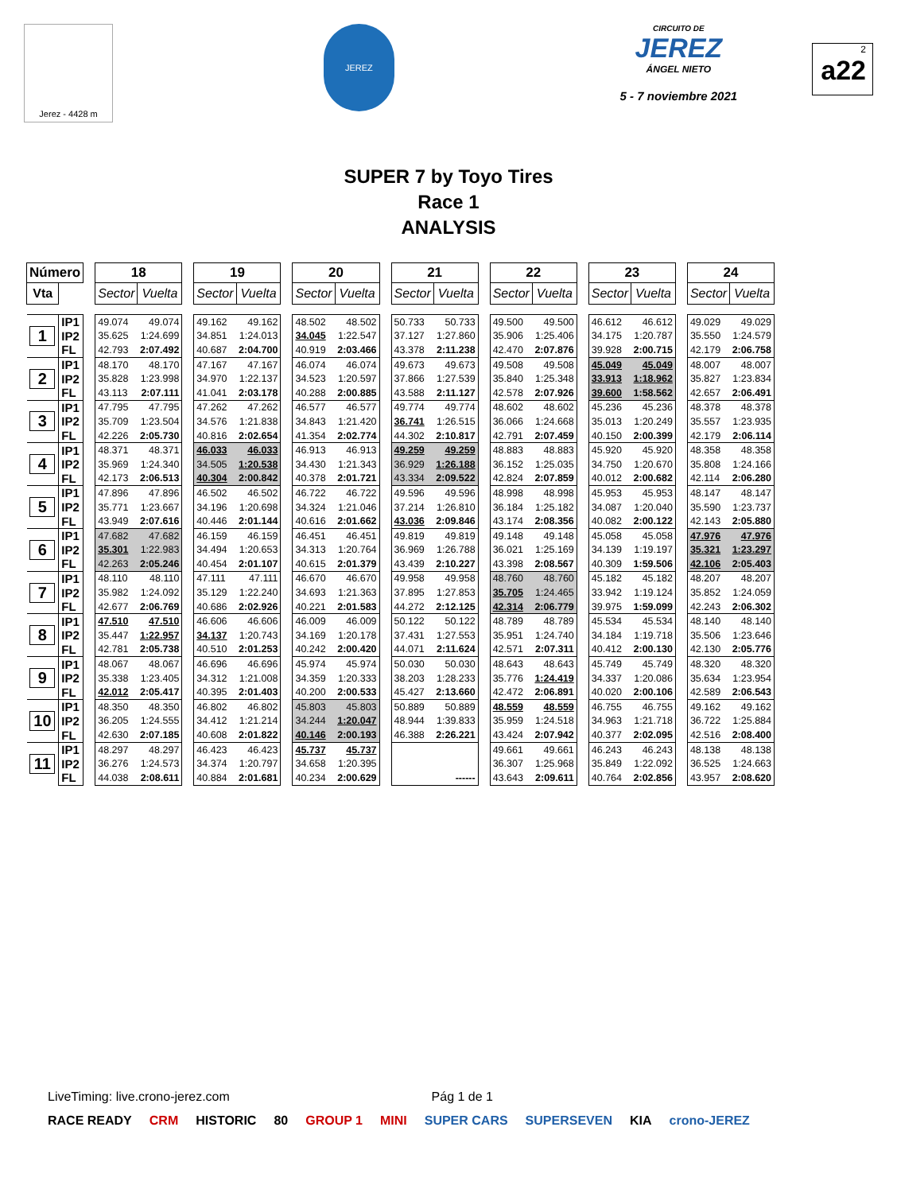Jerez - 4428 m
JEREZ
CIRCUITO DE
JEREZ
ÁNGEL NIETO
5 - 7 noviembre 2021
2
a22
SUPER 7 by Toyo Tires
Race 1
ANALYSIS
| Número | | | 18 | | | 19 | | | 20 | | | 21 | | | 22 | | | 23 | | | 24 | |
| --- | --- | --- | --- | --- | --- | --- | --- | --- | --- | --- | --- | --- | --- | --- | --- | --- | --- | --- | --- | --- | --- | --- |
| Vta | | | Sector | Vuelta | | Sector | Vuelta | | Sector | Vuelta | | Sector | Vuelta | | Sector | Vuelta | | Sector | Vuelta | | Sector | Vuelta |
| 1 | IP1 | | 49.074 | 49.074 | | 49.162 | 49.162 | | 48.502 | 48.502 | | 50.733 | 50.733 | | 49.500 | 49.500 | | 46.612 | 46.612 | | 49.029 | 49.029 |
| | IP2 | | 35.625 | 1:24.699 | | 34.851 | 1:24.013 | | 34.045 | 1:22.547 | | 37.127 | 1:27.860 | | 35.906 | 1:25.406 | | 34.175 | 1:20.787 | | 35.550 | 1:24.579 |
| | FL | | 42.793 | 2:07.492 | | 40.687 | 2:04.700 | | 40.919 | 2:03.466 | | 43.378 | 2:11.238 | | 42.470 | 2:07.876 | | 39.928 | 2:00.715 | | 42.179 | 2:06.758 |
| 2 | IP1 | | 48.170 | 48.170 | | 47.167 | 47.167 | | 46.074 | 46.074 | | 49.673 | 49.673 | | 49.508 | 49.508 | | 45.049 | 45.049 | | 48.007 | 48.007 |
| | IP2 | | 35.828 | 1:23.998 | | 34.970 | 1:22.137 | | 34.523 | 1:20.597 | | 37.866 | 1:27.539 | | 35.840 | 1:25.348 | | 33.913 | 1:18.962 | | 35.827 | 1:23.834 |
| | FL | | 43.113 | 2:07.111 | | 41.041 | 2:03.178 | | 40.288 | 2:00.885 | | 43.588 | 2:11.127 | | 42.578 | 2:07.926 | | 39.600 | 1:58.562 | | 42.657 | 2:06.491 |
| 3 | IP1 | | 47.795 | 47.795 | | 47.262 | 47.262 | | 46.577 | 46.577 | | 49.774 | 49.774 | | 48.602 | 48.602 | | 45.236 | 45.236 | | 48.378 | 48.378 |
| | IP2 | | 35.709 | 1:23.504 | | 34.576 | 1:21.838 | | 34.843 | 1:21.420 | | 36.741 | 1:26.515 | | 36.066 | 1:24.668 | | 35.013 | 1:20.249 | | 35.557 | 1:23.935 |
| | FL | | 42.226 | 2:05.730 | | 40.816 | 2:02.654 | | 41.354 | 2:02.774 | | 44.302 | 2:10.817 | | 42.791 | 2:07.459 | | 40.150 | 2:00.399 | | 42.179 | 2:06.114 |
| 4 | IP1 | | 48.371 | 48.371 | | 46.033 | 46.033 | | 46.913 | 46.913 | | 49.259 | 49.259 | | 48.883 | 48.883 | | 45.920 | 45.920 | | 48.358 | 48.358 |
| | IP2 | | 35.969 | 1:24.340 | | 34.505 | 1:20.538 | | 34.430 | 1:21.343 | | 36.929 | 1:26.188 | | 36.152 | 1:25.035 | | 34.750 | 1:20.670 | | 35.808 | 1:24.166 |
| | FL | | 42.173 | 2:06.513 | | 40.304 | 2:00.842 | | 40.378 | 2:01.721 | | 43.334 | 2:09.522 | | 42.824 | 2:07.859 | | 40.012 | 2:00.682 | | 42.114 | 2:06.280 |
| 5 | IP1 | | 47.896 | 47.896 | | 46.502 | 46.502 | | 46.722 | 46.722 | | 49.596 | 49.596 | | 48.998 | 48.998 | | 45.953 | 45.953 | | 48.147 | 48.147 |
| | IP2 | | 35.771 | 1:23.667 | | 34.196 | 1:20.698 | | 34.324 | 1:21.046 | | 37.214 | 1:26.810 | | 36.184 | 1:25.182 | | 34.087 | 1:20.040 | | 35.590 | 1:23.737 |
| | FL | | 43.949 | 2:07.616 | | 40.446 | 2:01.144 | | 40.616 | 2:01.662 | | 43.036 | 2:09.846 | | 43.174 | 2:08.356 | | 40.082 | 2:00.122 | | 42.143 | 2:05.880 |
| 6 | IP1 | | 47.682 | 47.682 | | 46.159 | 46.159 | | 46.451 | 46.451 | | 49.819 | 49.819 | | 49.148 | 49.148 | | 45.058 | 45.058 | | 47.976 | 47.976 |
| | IP2 | | 35.301 | 1:22.983 | | 34.494 | 1:20.653 | | 34.313 | 1:20.764 | | 36.969 | 1:26.788 | | 36.021 | 1:25.169 | | 34.139 | 1:19.197 | | 35.321 | 1:23.297 |
| | FL | | 42.263 | 2:05.246 | | 40.454 | 2:01.107 | | 40.615 | 2:01.379 | | 43.439 | 2:10.227 | | 43.398 | 2:08.567 | | 40.309 | 1:59.506 | | 42.106 | 2:05.403 |
| 7 | IP1 | | 48.110 | 48.110 | | 47.111 | 47.111 | | 46.670 | 46.670 | | 49.958 | 49.958 | | 48.760 | 48.760 | | 45.182 | 45.182 | | 48.207 | 48.207 |
| | IP2 | | 35.982 | 1:24.092 | | 35.129 | 1:22.240 | | 34.693 | 1:21.363 | | 37.895 | 1:27.853 | | 35.705 | 1:24.465 | | 33.942 | 1:19.124 | | 35.852 | 1:24.059 |
| | FL | | 42.677 | 2:06.769 | | 40.686 | 2:02.926 | | 40.221 | 2:01.583 | | 44.272 | 2:12.125 | | 42.314 | 2:06.779 | | 39.975 | 1:59.099 | | 42.243 | 2:06.302 |
| 8 | IP1 | | 47.510 | 47.510 | | 46.606 | 46.606 | | 46.009 | 46.009 | | 50.122 | 50.122 | | 48.789 | 48.789 | | 45.534 | 45.534 | | 48.140 | 48.140 |
| | IP2 | | 35.447 | 1:22.957 | | 34.137 | 1:20.743 | | 34.169 | 1:20.178 | | 37.431 | 1:27.553 | | 35.951 | 1:24.740 | | 34.184 | 1:19.718 | | 35.506 | 1:23.646 |
| | FL | | 42.781 | 2:05.738 | | 40.510 | 2:01.253 | | 40.242 | 2:00.420 | | 44.071 | 2:11.624 | | 42.571 | 2:07.311 | | 40.412 | 2:00.130 | | 42.130 | 2:05.776 |
| 9 | IP1 | | 48.067 | 48.067 | | 46.696 | 46.696 | | 45.974 | 45.974 | | 50.030 | 50.030 | | 48.643 | 48.643 | | 45.749 | 45.749 | | 48.320 | 48.320 |
| | IP2 | | 35.338 | 1:23.405 | | 34.312 | 1:21.008 | | 34.359 | 1:20.333 | | 38.203 | 1:28.233 | | 35.776 | 1:24.419 | | 34.337 | 1:20.086 | | 35.634 | 1:23.954 |
| | FL | | 42.012 | 2:05.417 | | 40.395 | 2:01.403 | | 40.200 | 2:00.533 | | 45.427 | 2:13.660 | | 42.472 | 2:06.891 | | 40.020 | 2:00.106 | | 42.589 | 2:06.543 |
| 10 | IP1 | | 48.350 | 48.350 | | 46.802 | 46.802 | | 45.803 | 45.803 | | 50.889 | 50.889 | | 48.559 | 48.559 | | 46.755 | 46.755 | | 49.162 | 49.162 |
| | IP2 | | 36.205 | 1:24.555 | | 34.412 | 1:21.214 | | 34.244 | 1:20.047 | | 48.944 | 1:39.833 | | 35.959 | 1:24.518 | | 34.963 | 1:21.718 | | 36.722 | 1:25.884 |
| | FL | | 42.630 | 2:07.185 | | 40.608 | 2:01.822 | | 40.146 | 2:00.193 | | 46.388 | 2:26.221 | | 43.424 | 2:07.942 | | 40.377 | 2:02.095 | | 42.516 | 2:08.400 |
| 11 | IP1 | | 48.297 | 48.297 | | 46.423 | 46.423 | | 45.737 | 45.737 | | | | | 49.661 | 49.661 | | 46.243 | 46.243 | | 48.138 | 48.138 |
| | IP2 | | 36.276 | 1:24.573 | | 34.374 | 1:20.797 | | 34.658 | 1:20.395 | | | | | 36.307 | 1:25.968 | | 35.849 | 1:22.092 | | 36.525 | 1:24.663 |
| | FL | | 44.038 | 2:08.611 | | 40.884 | 2:01.681 | | 40.234 | 2:00.629 | | | ------ | | 43.643 | 2:09.611 | | 40.764 | 2:02.856 | | 43.957 | 2:08.620 |
LiveTiming: live.crono-jerez.com Pág 1 de 1
RACE READY CRM HISTORIC 80 GROUP 1 MINI SUPER CARS SUPERSEVEN KIA crono-JEREZ